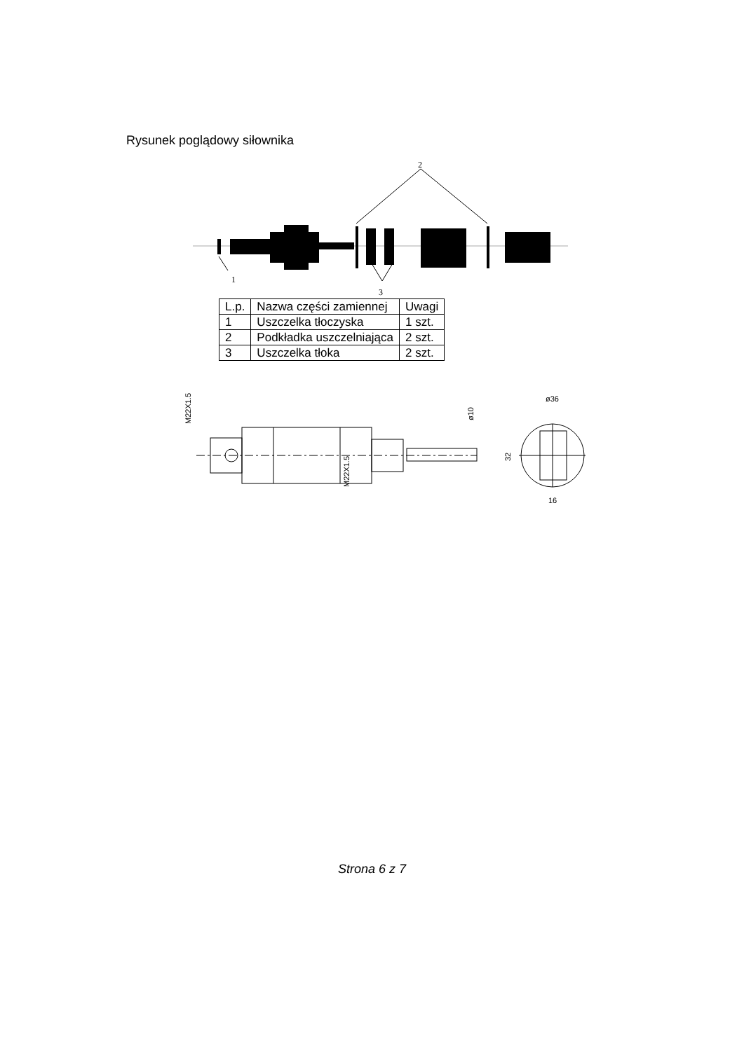Rysunek poglądowy siłownika
2
1
3
| L.p. | Nazwa części zamiennej | Uwagi |
| --- | --- | --- |
| 1 | Uszczelka tłoczyska | 1 szt. |
| 2 | Podkładka uszczelniająca | 2 szt. |
| 3 | Uszczelka tłoka | 2 szt. |
M22X1.5
M22X1.5
ø10
32
ø36
16
Strona 6 z 7